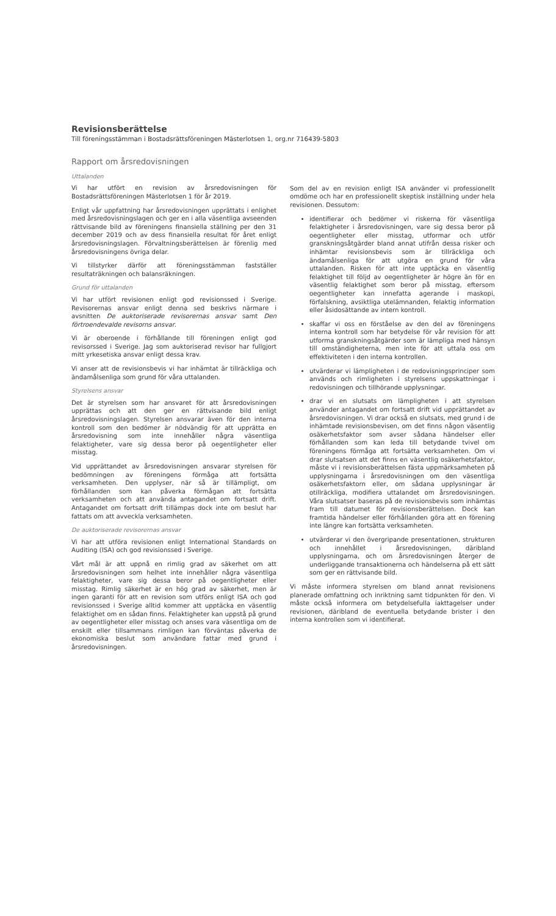Revisionsberättelse
Till föreningsstämman i Bostadsrättsföreningen Mästerlotsen 1, org.nr 716439-5803
Rapport om årsredovisningen
Uttalanden
Vi har utfört en revision av årsredovisningen för Bostadsrättsföreningen Mästerlotsen 1 för år 2019.
Enligt vår uppfattning har årsredovisningen upprättats i enlighet med årsredovisningslagen och ger en i alla väsentliga avseenden rättvisande bild av föreningens finansiella ställning per den 31 december 2019 och av dess finansiella resultat för året enligt årsredovisningslagen. Förvaltningsberättelsen är förenlig med årsredovisningens övriga delar.
Vi tillstyrker därför att föreningsstämman fastställer resultaträkningen och balansräkningen.
Grund för uttalanden
Vi har utfört revisionen enligt god revisionssed i Sverige. Revisorernas ansvar enligt denna sed beskrivs närmare i avsnitten De auktoriserade revisorernas ansvar samt Den förtroendevalde revisorns ansvar.
Vi är oberoende i förhållande till föreningen enligt god revisorssed i Sverige. Jag som auktoriserad revisor har fullgjort mitt yrkesetiska ansvar enligt dessa krav.
Vi anser att de revisionsbevis vi har inhämtat är tillräckliga och ändamålsenliga som grund för våra uttalanden.
Styrelsens ansvar
Det är styrelsen som har ansvaret för att årsredovisningen upprättas och att den ger en rättvisande bild enligt årsredovisningslagen. Styrelsen ansvarar även för den interna kontroll som den bedömer är nödvändig för att upprätta en årsredovisning som inte innehåller några väsentliga felaktigheter, vare sig dessa beror på oegentligheter eller misstag.
Vid upprättandet av årsredovisningen ansvarar styrelsen för bedömningen av föreningens förmåga att fortsätta verksamheten. Den upplyser, när så är tillämpligt, om förhållanden som kan påverka förmågan att fortsätta verksamheten och att använda antagandet om fortsatt drift. Antagandet om fortsatt drift tillämpas dock inte om beslut har fattats om att avveckla verksamheten.
De auktoriserade revisorernas ansvar
Vi har att utföra revisionen enligt International Standards on Auditing (ISA) och god revisionssed i Sverige.
Vårt mål är att uppnå en rimlig grad av säkerhet om att årsredovisningen som helhet inte innehåller några väsentliga felaktigheter, vare sig dessa beror på oegentligheter eller misstag. Rimlig säkerhet är en hög grad av säkerhet, men är ingen garanti för att en revision som utförs enligt ISA och god revisionssed i Sverige alltid kommer att upptäcka en väsentlig felaktighet om en sådan finns. Felaktigheter kan uppstå på grund av oegentligheter eller misstag och anses vara väsentliga om de enskilt eller tillsammans rimligen kan förväntas påverka de ekonomiska beslut som användare fattar med grund i årsredovisningen.
Som del av en revision enligt ISA använder vi professionellt omdöme och har en professionellt skeptisk inställning under hela revisionen. Dessutom:
identifierar och bedömer vi riskerna för väsentliga felaktigheter i årsredovisningen, vare sig dessa beror på oegentligheter eller misstag, utformar och utför granskningsåtgärder bland annat utifrån dessa risker och inhämtar revisionsbevis som är tillräckliga och ändamålsenliga för att utgöra en grund för våra uttalanden. Risken för att inte upptäcka en väsentlig felaktighet till följd av oegentligheter är högre än för en väsentlig felaktighet som beror på misstag, eftersom oegentligheter kan innefatta agerande i maskopi, förfalskning, avsiktliga utelämnanden, felaktig information eller åsidosättande av intern kontroll.
skaffar vi oss en förståelse av den del av föreningens interna kontroll som har betydelse för vår revision för att utforma granskningsåtgärder som är lämpliga med hänsyn till omständigheterna, men inte för att uttala oss om effektiviteten i den interna kontrollen.
utvärderar vi lämpligheten i de redovisningsprinciper som används och rimligheten i styrelsens uppskattningar i redovisningen och tillhörande upplysningar.
drar vi en slutsats om lämpligheten i att styrelsen använder antagandet om fortsatt drift vid upprättandet av årsredovisningen. Vi drar också en slutsats, med grund i de inhämtade revisionsbevisen, om det finns någon väsentlig osäkerhetsfaktor som avser sådana händelser eller förhållanden som kan leda till betydande tvivel om föreningens förmåga att fortsätta verksamheten. Om vi drar slutsatsen att det finns en väsentlig osäkerhetsfaktor, måste vi i revisionsberättelsen fästa uppmärksamheten på upplysningarna i årsredovisningen om den väsentliga osäkerhetsfaktorn eller, om sådana upplysningar är otillräckliga, modifiera uttalandet om årsredovisningen. Våra slutsatser baseras på de revisionsbevis som inhämtas fram till datumet för revisionsberättelsen. Dock kan framtida händelser eller förhållanden göra att en förening inte längre kan fortsätta verksamheten.
utvärderar vi den övergripande presentationen, strukturen och innehållet i årsredovisningen, däribland upplysningarna, och om årsredovisningen återger de underliggande transaktionerna och händelserna på ett sätt som ger en rättvisande bild.
Vi måste informera styrelsen om bland annat revisionens planerade omfattning och inriktning samt tidpunkten för den. Vi måste också informera om betydelsefulla iakttagelser under revisionen, däribland de eventuella betydande brister i den interna kontrollen som vi identifierat.